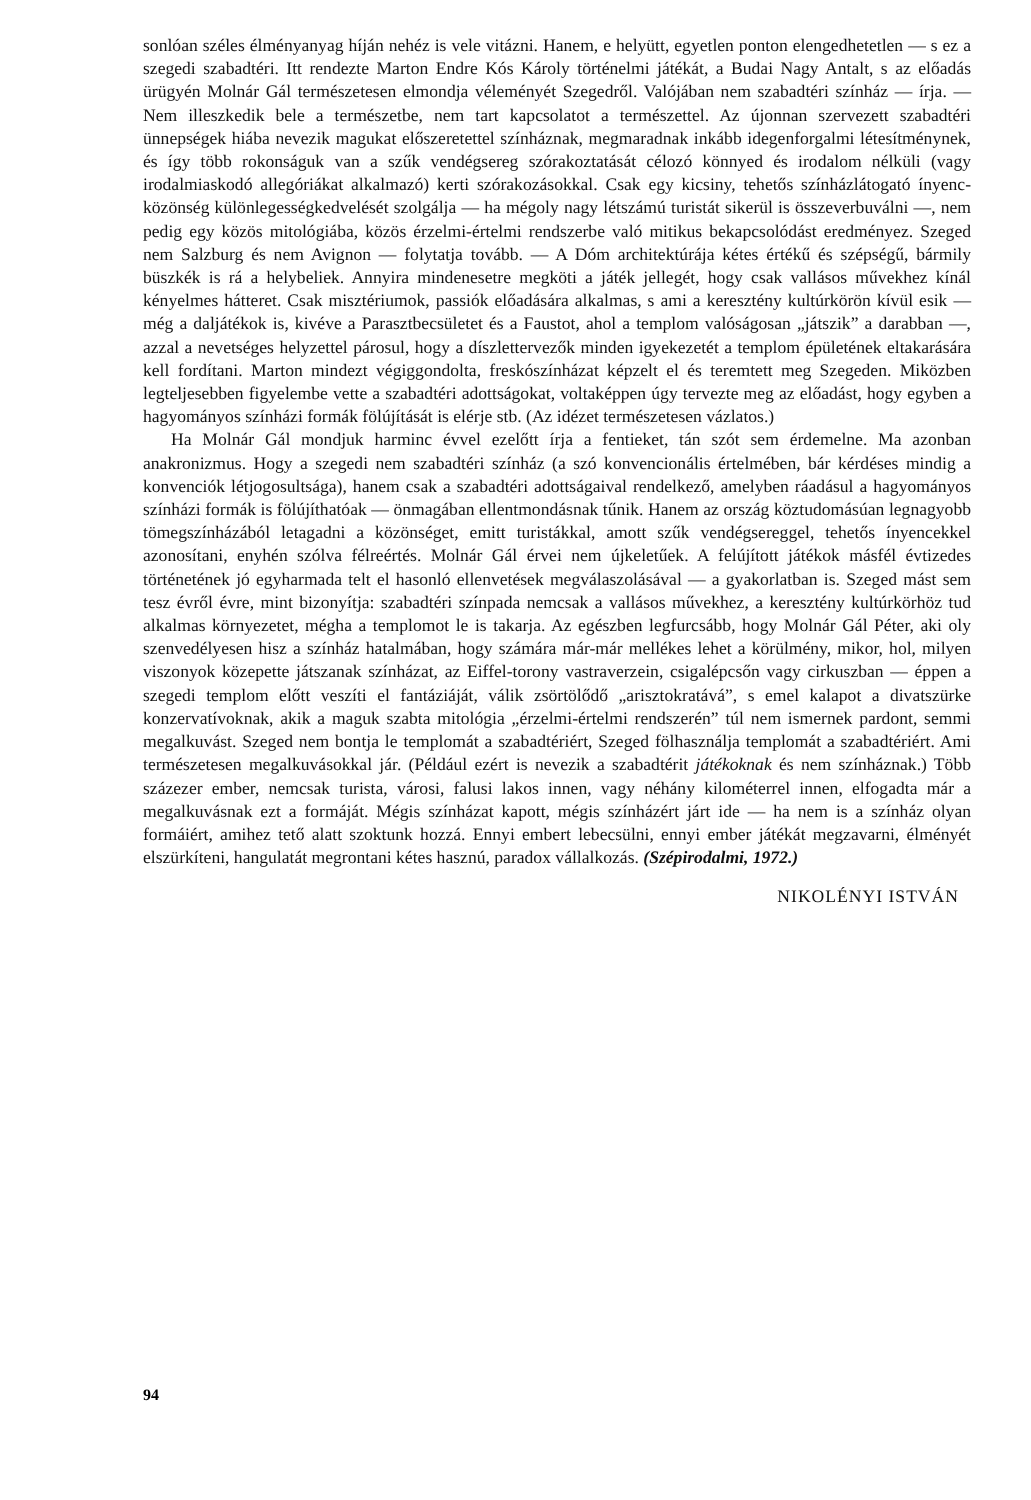sonlóan széles élményanyag híján nehéz is vele vitázni. Hanem, e helyütt, egyetlen ponton elengedhetetlen — s ez a szegedi szabadtéri. Itt rendezte Marton Endre Kós Károly történelmi játékát, a Budai Nagy Antalt, s az előadás ürügyén Molnár Gál természetesen elmondja véleményét Szegedről. Valójában nem szabadtéri színház — írja. — Nem illeszkedik bele a természetbe, nem tart kapcsolatot a természettel. Az újonnan szervezett szabadtéri ünnepségek hiába nevezik magukat előszeretettel színháznak, megmaradnak inkább idegenforgalmi létesítménynek, és így több rokonságuk van a szűk vendégsereg szórakoztatását célozó könnyed és irodalom nélküli (vagy irodalmiaskodó allegóriákat alkalmazó) kerti szórakozásokkal. Csak egy kicsiny, tehetős színházlátogató ínyenc-közönség különlegességkedvelését szolgálja — ha mégoly nagy létszámú turistát sikerül is összeverbuválni —, nem pedig egy közös mitológiába, közös érzelmi-értelmi rendszerbe való mitikus bekapcsolódást eredményez. Szeged nem Salzburg és nem Avignon — folytatja tovább. — A Dóm architektúrája kétes értékű és szépségű, bármily büszkék is rá a helybeliek. Annyira mindenesetre megköti a játék jellegét, hogy csak vallásos művekhez kínál kényelmes hátteret. Csak misztériumok, passiók előadására alkalmas, s ami a keresztény kultúrkörön kívül esik — még a daljátékok is, kivéve a Parasztbecsületet és a Faustot, ahol a templom valóságosan „játszik” a darabban —, azzal a nevetséges helyzettel párosul, hogy a díszlettervezők minden igyekezetét a templom épületének eltakarására kell fordítani. Marton mindezt végiggondolta, freskószínházat képzelt el és teremtett meg Szegeden. Miközben legteljesebben figyelembe vette a szabadtéri adottságokat, voltaképpen úgy tervezte meg az előadást, hogy egyben a hagyományos színházi formák fölújítását is elérje stb. (Az idézet természetesen vázlatos.)
Ha Molnár Gál mondjuk harminc évvel ezelőtt írja a fentieket, tán szót sem érdemelne. Ma azonban anakronizmus. Hogy a szegedi nem szabadtéri színház (a szó konvencionális értelmében, bár kérdéses mindig a konvenciók létjogosultsága), hanem csak a szabadtéri adottságaival rendelkező, amelyben ráadásul a hagyományos színházi formák is fölújíthatóak — önmagában ellentmondásnak tűnik. Hanem az ország köztudomásúan legnagyobb tömegszínházából letagadni a közönséget, emitt turistákkal, amott szűk vendégsereggel, tehetős ínyencekkel azonosítani, enyhén szólva félreértés. Molnár Gál érvei nem újkeletűek. A felújított játékok másfél évtizedes történetének jó egyharmada telt el hasonló ellenvetések megválaszolásával — a gyakorlatban is. Szeged mást sem tesz évről évre, mint bizonyítja: szabadtéri színpada nemcsak a vallásos művekhez, a keresztény kultúrkörhöz tud alkalmas környezetet, mégha a templomot le is takarja. Az egészben legfurcsább, hogy Molnár Gál Péter, aki oly szenvedélyesen hisz a színház hatalmában, hogy számára már-már mellékes lehet a körülmény, mikor, hol, milyen viszonyok közepette játszanak színházat, az Eiffel-torony vastraverzein, csigalépcsőn vagy cirkuszban — éppen a szegedi templom előtt veszíti el fantáziáját, válik zsörtölődő „arisztokratává”, s emel kalapot a divatszürke konzervatívoknak, akik a maguk szabta mitológia „érzelmi-értelmi rendszerén” túl nem ismernek pardont, semmi megalkuvást. Szeged nem bontja le templomát a szabadtériért, Szeged fölhasználja templomát a szabadtériért. Ami természetesen megalkuvásokkal jár. (Például ezért is nevezik a szabadtérit játékoknak és nem színháznak.) Több százezer ember, nemcsak turista, városi, falusi lakos innen, vagy néhány kilométerrel innen, elfogadta már a megalkuvásnak ezt a formáját. Mégis színházat kapott, mégis színházért járt ide — ha nem is a színház olyan formáiért, amihez tető alatt szoktunk hozzá. Ennyi embert lebecsülni, ennyi ember játékát megzavarni, élményét elszürkíteni, hangulatát megrontani kétes hasznú, paradox vállalkozás. (Szépirodalmi, 1972.)
NIKOLÉNYI ISTVÁN
94